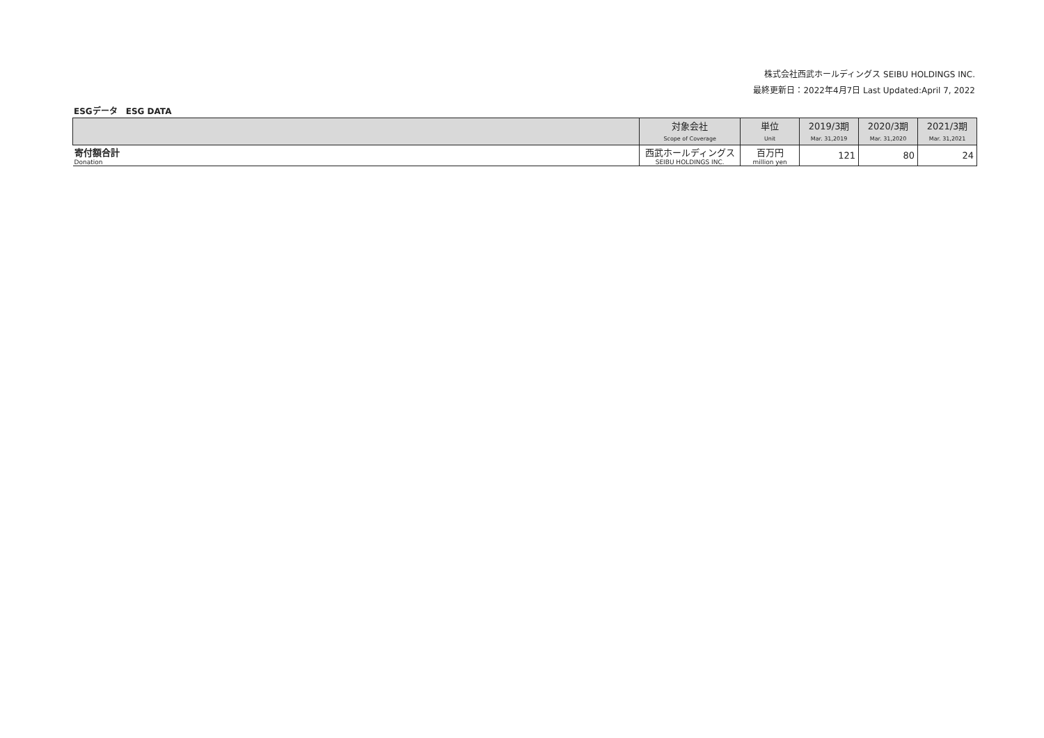株式会社西武ホールディングス SEIBU HOLDINGS INC.
最終更新日：2022年4月7日 Last Updated:April 7, 2022
ESGデータ　ESG DATA
| | 対象会社 | 単位 | 2019/3期 | 2020/3期 | 2021/3期 |
| --- | --- | --- | --- | --- | --- |
| | Scope of Coverage | Unit | Mar. 31,2019 | Mar. 31,2020 | Mar. 31,2021 |
| 寄付額合計 | 西武ホールディングス | 百万円 | 121 | 80 | 24 |
| Donation | SEIBU HOLDINGS INC. | million yen | | | |